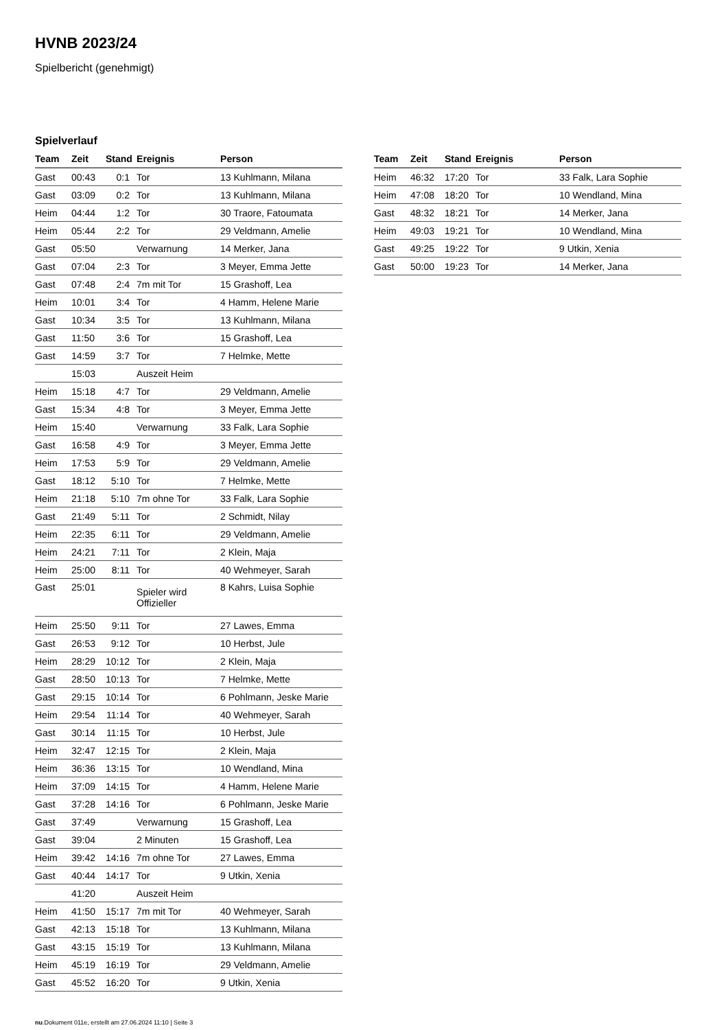HVNB 2023/24
Spielbericht (genehmigt)
Spielverlauf
| Team | Zeit | Stand | Ereignis | Person |
| --- | --- | --- | --- | --- |
| Gast | 00:43 | 0:1 | Tor | 13 Kuhlmann, Milana |
| Gast | 03:09 | 0:2 | Tor | 13 Kuhlmann, Milana |
| Heim | 04:44 | 1:2 | Tor | 30 Traore, Fatoumata |
| Heim | 05:44 | 2:2 | Tor | 29 Veldmann, Amelie |
| Gast | 05:50 | | Verwarnung | 14 Merker, Jana |
| Gast | 07:04 | 2:3 | Tor | 3 Meyer, Emma Jette |
| Gast | 07:48 | 2:4 | 7m mit Tor | 15 Grashoff, Lea |
| Heim | 10:01 | 3:4 | Tor | 4 Hamm, Helene Marie |
| Gast | 10:34 | 3:5 | Tor | 13 Kuhlmann, Milana |
| Gast | 11:50 | 3:6 | Tor | 15 Grashoff, Lea |
| Gast | 14:59 | 3:7 | Tor | 7 Helmke, Mette |
| | 15:03 | | Auszeit Heim | |
| Heim | 15:18 | 4:7 | Tor | 29 Veldmann, Amelie |
| Gast | 15:34 | 4:8 | Tor | 3 Meyer, Emma Jette |
| Heim | 15:40 | | Verwarnung | 33 Falk, Lara Sophie |
| Gast | 16:58 | 4:9 | Tor | 3 Meyer, Emma Jette |
| Heim | 17:53 | 5:9 | Tor | 29 Veldmann, Amelie |
| Gast | 18:12 | 5:10 | Tor | 7 Helmke, Mette |
| Heim | 21:18 | 5:10 | 7m ohne Tor | 33 Falk, Lara Sophie |
| Gast | 21:49 | 5:11 | Tor | 2 Schmidt, Nilay |
| Heim | 22:35 | 6:11 | Tor | 29 Veldmann, Amelie |
| Heim | 24:21 | 7:11 | Tor | 2 Klein, Maja |
| Heim | 25:00 | 8:11 | Tor | 40 Wehmeyer, Sarah |
| Gast | 25:01 | | Spieler wird Offizieller | 8 Kahrs, Luisa Sophie |
| Heim | 25:50 | 9:11 | Tor | 27 Lawes, Emma |
| Gast | 26:53 | 9:12 | Tor | 10 Herbst, Jule |
| Heim | 28:29 | 10:12 | Tor | 2 Klein, Maja |
| Gast | 28:50 | 10:13 | Tor | 7 Helmke, Mette |
| Gast | 29:15 | 10:14 | Tor | 6 Pohlmann, Jeske Marie |
| Heim | 29:54 | 11:14 | Tor | 40 Wehmeyer, Sarah |
| Gast | 30:14 | 11:15 | Tor | 10 Herbst, Jule |
| Heim | 32:47 | 12:15 | Tor | 2 Klein, Maja |
| Heim | 36:36 | 13:15 | Tor | 10 Wendland, Mina |
| Heim | 37:09 | 14:15 | Tor | 4 Hamm, Helene Marie |
| Gast | 37:28 | 14:16 | Tor | 6 Pohlmann, Jeske Marie |
| Gast | 37:49 | | Verwarnung | 15 Grashoff, Lea |
| Gast | 39:04 | | 2 Minuten | 15 Grashoff, Lea |
| Heim | 39:42 | 14:16 | 7m ohne Tor | 27 Lawes, Emma |
| Gast | 40:44 | 14:17 | Tor | 9 Utkin, Xenia |
| | 41:20 | | Auszeit Heim | |
| Heim | 41:50 | 15:17 | 7m mit Tor | 40 Wehmeyer, Sarah |
| Gast | 42:13 | 15:18 | Tor | 13 Kuhlmann, Milana |
| Gast | 43:15 | 15:19 | Tor | 13 Kuhlmann, Milana |
| Heim | 45:19 | 16:19 | Tor | 29 Veldmann, Amelie |
| Gast | 45:52 | 16:20 | Tor | 9 Utkin, Xenia |
| Team | Zeit | Stand | Ereignis | Person |
| --- | --- | --- | --- | --- |
| Heim | 46:32 | 17:20 | Tor | 33 Falk, Lara Sophie |
| Heim | 47:08 | 18:20 | Tor | 10 Wendland, Mina |
| Gast | 48:32 | 18:21 | Tor | 14 Merker, Jana |
| Heim | 49:03 | 19:21 | Tor | 10 Wendland, Mina |
| Gast | 49:25 | 19:22 | Tor | 9 Utkin, Xenia |
| Gast | 50:00 | 19:23 | Tor | 14 Merker, Jana |
nu.Dokument 011e, erstellt am 27.06.2024 11:10 | Seite 3